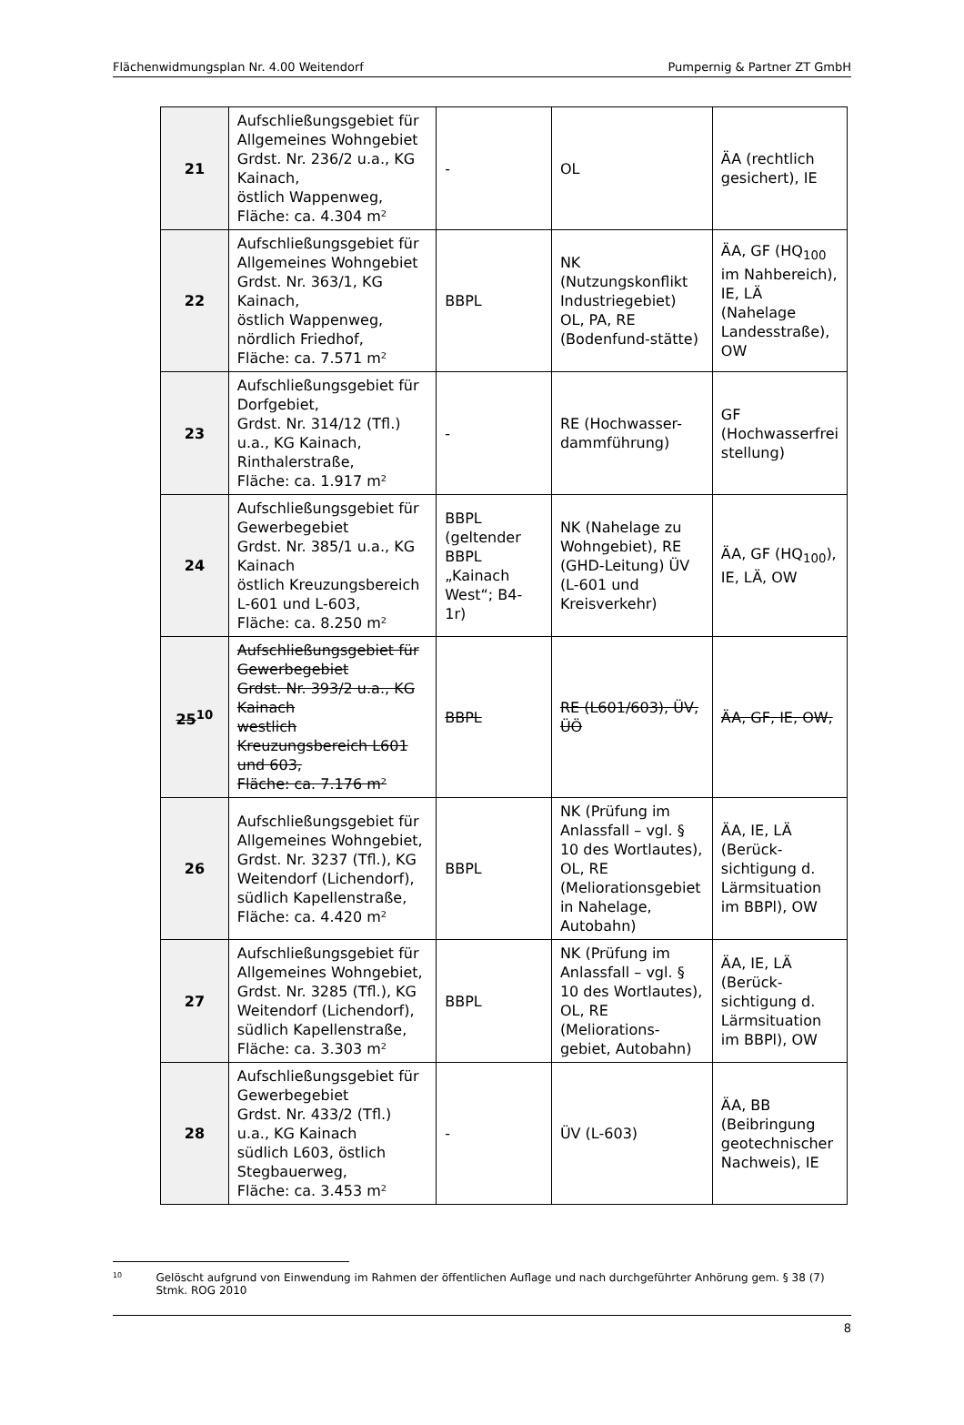Flächenwidmungsplan Nr. 4.00 Weitendorf Pumpernig & Partner ZT GmbH
| 21 | Aufschließungsgebiet für Allgemeines Wohngebiet Grdst. Nr. 236/2 u.a., KG Kainach, östlich Wappenweg, Fläche: ca. 4.304 m² | - | OL | ÄA (rechtlich gesichert), IE |
| 22 | Aufschließungsgebiet für Allgemeines Wohngebiet Grdst. Nr. 363/1, KG Kainach, östlich Wappenweg, nördlich Friedhof, Fläche: ca. 7.571 m² | BBPL | NK (Nutzungskonflikt Industriegebiet) OL, PA, RE (Bodenfund-stätte) | ÄA, GF (HQ<sub>100</sub> im Nahbereich), IE, LÄ (Nahelage Landesstraße), OW |
| 23 | Aufschließungsgebiet für Dorfgebiet, Grdst. Nr. 314/12 (Tfl.) u.a., KG Kainach, Rinthalerstraße, Fläche: ca. 1.917 m² | - | RE (Hochwasser-dammführung) | GF (Hochwasserfrei stellung) |
| 24 | Aufschließungsgebiet für Gewerbegebiet Grdst. Nr. 385/1 u.a., KG Kainach östlich Kreuzungsbereich L-601 und L-603, Fläche: ca. 8.250 m² | BBPL (geltender BBPL „Kainach West“; B4-1r) | NK (Nahelage zu Wohngebiet), RE (GHD-Leitung) ÜV (L-601 und Kreisverkehr) | ÄA, GF (HQ<sub>100</sub>), IE, LÄ, OW |
| 25<sup>10</sup> | Aufschließungsgebiet für Gewerbegebiet Grdst. Nr. 393/2 u.a., KG Kainach westlich Kreuzungsbereich L601 und 603, Fläche: ca. 7.176 m² | BBPL | RE (L601/603), ÜV, ÜÖ | ÄA, GF, IE, OW, |
| 26 | Aufschließungsgebiet für Allgemeines Wohngebiet, Grdst. Nr. 3237 (Tfl.), KG Weitendorf (Lichendorf), südlich Kapellenstraße, Fläche: ca. 4.420 m² | BBPL | NK (Prüfung im Anlassfall – vgl. § 10 des Wortlautes), OL, RE (Meliorationsgebiet in Nahelage, Autobahn) | ÄA, IE, LÄ (Berück-sichtigung d. Lärmsituation im BBPl), OW |
| 27 | Aufschließungsgebiet für Allgemeines Wohngebiet, Grdst. Nr. 3285 (Tfl.), KG Weitendorf (Lichendorf), südlich Kapellenstraße, Fläche: ca. 3.303 m² | BBPL | NK (Prüfung im Anlassfall – vgl. § 10 des Wortlautes), OL, RE (Meliorations-gebiet, Autobahn) | ÄA, IE, LÄ (Berück-sichtigung d. Lärmsituation im BBPl), OW |
| 28 | Aufschließungsgebiet für Gewerbegebiet Grdst. Nr. 433/2 (Tfl.) u.a., KG Kainach südlich L603, östlich Stegbauerweg, Fläche: ca. 3.453 m² | - | ÜV (L-603) | ÄA, BB (Beibringung geotechnischer Nachweis), IE |
10 Gelöscht aufgrund von Einwendung im Rahmen der öffentlichen Auflage und nach durchgeführter Anhörung gem. § 38 (7) Stmk. ROG 2010
8